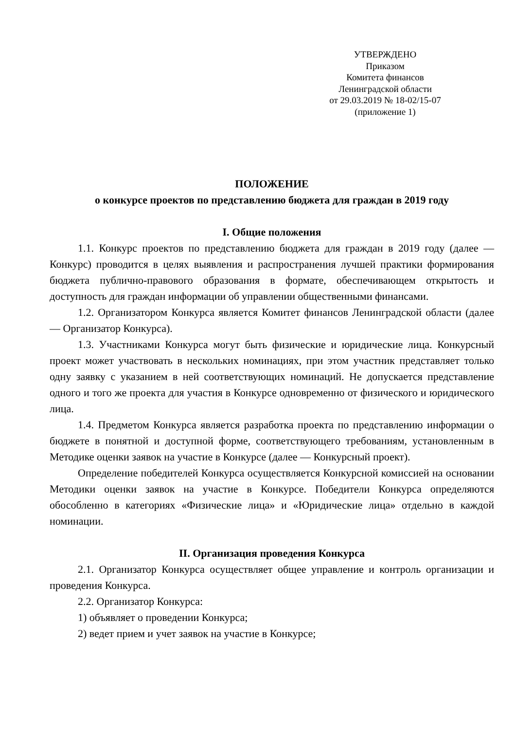УТВЕРЖДЕНО
Приказом
Комитета финансов
Ленинградской области
от 29.03.2019 № 18-02/15-07
(приложение 1)
ПОЛОЖЕНИЕ
о конкурсе проектов по представлению бюджета для граждан в 2019 году
I. Общие положения
1.1. Конкурс проектов по представлению бюджета для граждан в 2019 году (далее — Конкурс) проводится в целях выявления и распространения лучшей практики формирования бюджета публично-правового образования в формате, обеспечивающем открытость и доступность для граждан информации об управлении общественными финансами.
1.2. Организатором Конкурса является Комитет финансов Ленинградской области (далее — Организатор Конкурса).
1.3. Участниками Конкурса могут быть физические и юридические лица. Конкурсный проект может участвовать в нескольких номинациях, при этом участник представляет только одну заявку с указанием в ней соответствующих номинаций. Не допускается представление одного и того же проекта для участия в Конкурсе одновременно от физического и юридического лица.
1.4. Предметом Конкурса является разработка проекта по представлению информации о бюджете в понятной и доступной форме, соответствующего требованиям, установленным в Методике оценки заявок на участие в Конкурсе (далее — Конкурсный проект).
Определение победителей Конкурса осуществляется Конкурсной комиссией на основании Методики оценки заявок на участие в Конкурсе. Победители Конкурса определяются обособленно в категориях «Физические лица» и «Юридические лица» отдельно в каждой номинации.
II. Организация проведения Конкурса
2.1. Организатор Конкурса осуществляет общее управление и контроль организации и проведения Конкурса.
2.2. Организатор Конкурса:
1) объявляет о проведении Конкурса;
2) ведет прием и учет заявок на участие в Конкурсе;